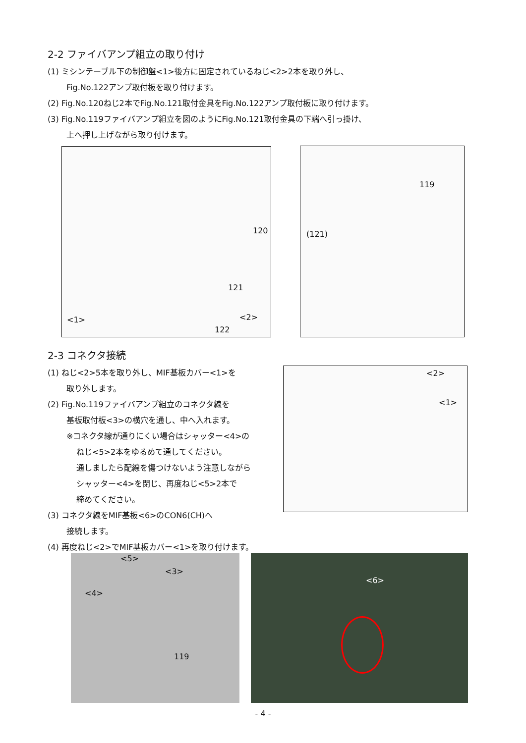2-2 ファイバアンプ組立の取り付け
(1) ミシンテーブル下の制御盤<1>後方に固定されているねじ<2>2本を取り外し、
Fig.No.122アンプ取付板を取り付けます。
(2) Fig.No.120ねじ2本でFig.No.121取付金具をFig.No.122アンプ取付板に取り付けます。
(3) Fig.No.119ファイバアンプ組立を図のようにFig.No.121取付金具の下端へ引っ掛け、
上へ押し上げながら取り付けます。
120
121
<1> <2>
122
119
(121)
2-3 コネクタ接続
(1) ねじ<2>5本を取り外し、MIF基板カバー<1>を
取り外します。
(2) Fig.No.119ファイバアンプ組立のコネクタ線を
基板取付板<3>の横穴を通し、中へ入れます。
※コネクタ線が通りにくい場合はシャッター<4>の
ねじ<5>2本をゆるめて通してください。
通しましたら配線を傷つけないよう注意しながら
シャッター<4>を閉じ、再度ねじ<5>2本で
締めてください。
(3) コネクタ線をMIF基板<6>のCON6(CH)へ
接続します。
(4) 再度ねじ<2>でMIF基板カバー<1>を取り付けます。
<2>
<1>
<5>
<3>
<4>
119
<6>
- 4 -